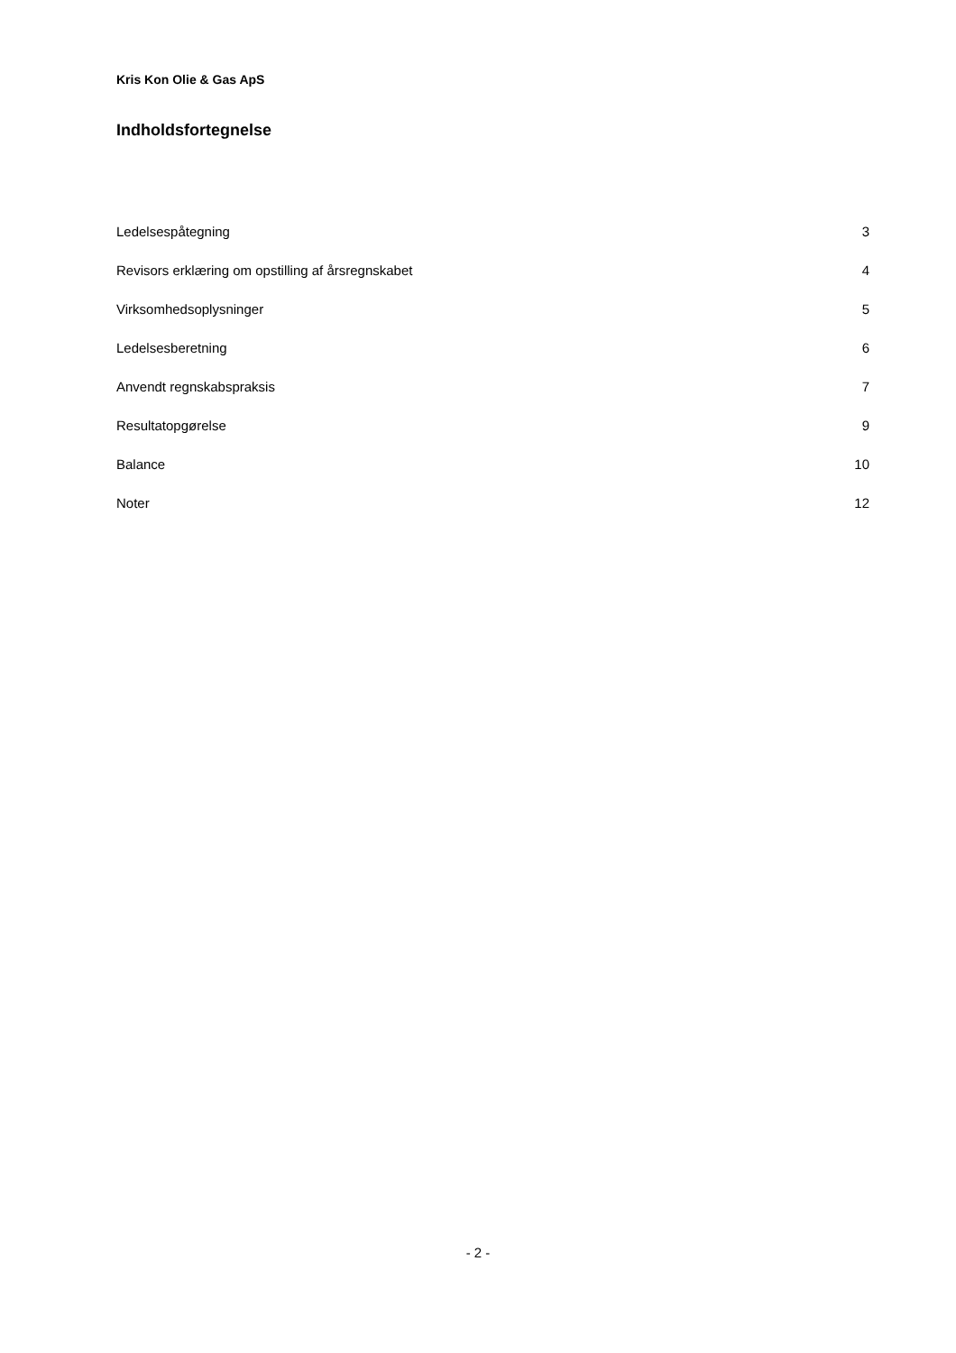Kris Kon Olie & Gas ApS
Indholdsfortegnelse
| Ledelsespåtegning | 3 |
| Revisors erklæring om opstilling af årsregnskabet | 4 |
| Virksomhedsoplysninger | 5 |
| Ledelsesberetning | 6 |
| Anvendt regnskabspraksis | 7 |
| Resultatopgørelse | 9 |
| Balance | 10 |
| Noter | 12 |
- 2 -